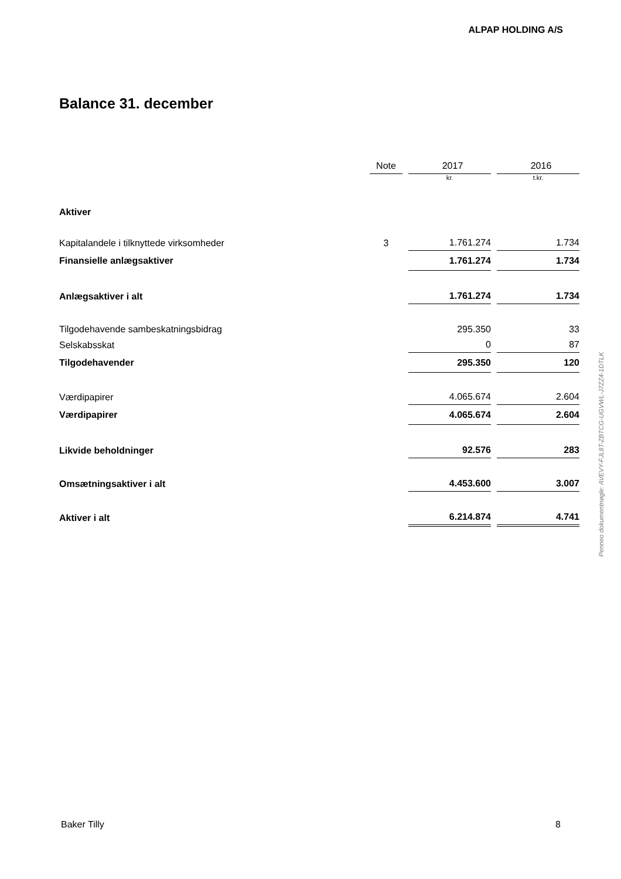ALPAP HOLDING A/S
Balance 31. december
| | Note | | 2017 | | 2016 |
| --- | --- | --- | --- | --- | --- |
| | | | kr. | | t.kr. |
| Aktiver | | | | | |
| Kapitalandele i tilknyttede virksomheder | 3 | | 1.761.274 | | 1.734 |
| Finansielle anlægsaktiver | | | 1.761.274 | | 1.734 |
| Anlægsaktiver i alt | | | 1.761.274 | | 1.734 |
| Tilgodehavende sambeskatningsbidrag | | | 295.350 | | 33 |
| Selskabsskat | | | 0 | | 87 |
| Tilgodehavender | | | 295.350 | | 120 |
| Værdipapirer | | | 4.065.674 | | 2.604 |
| Værdipapirer | | | 4.065.674 | | 2.604 |
| Likvide beholdninger | | | 92.576 | | 283 |
| Omsætningsaktiver i alt | | | 4.453.600 | | 3.007 |
| Aktiver i alt | | | 6.214.874 | | 4.741 |
Penneo dokumentnøgle: AVEVY-FJL8T-ZBTCG-UGVWL-J7ZZ4-1DTLK
Baker Tilly 8